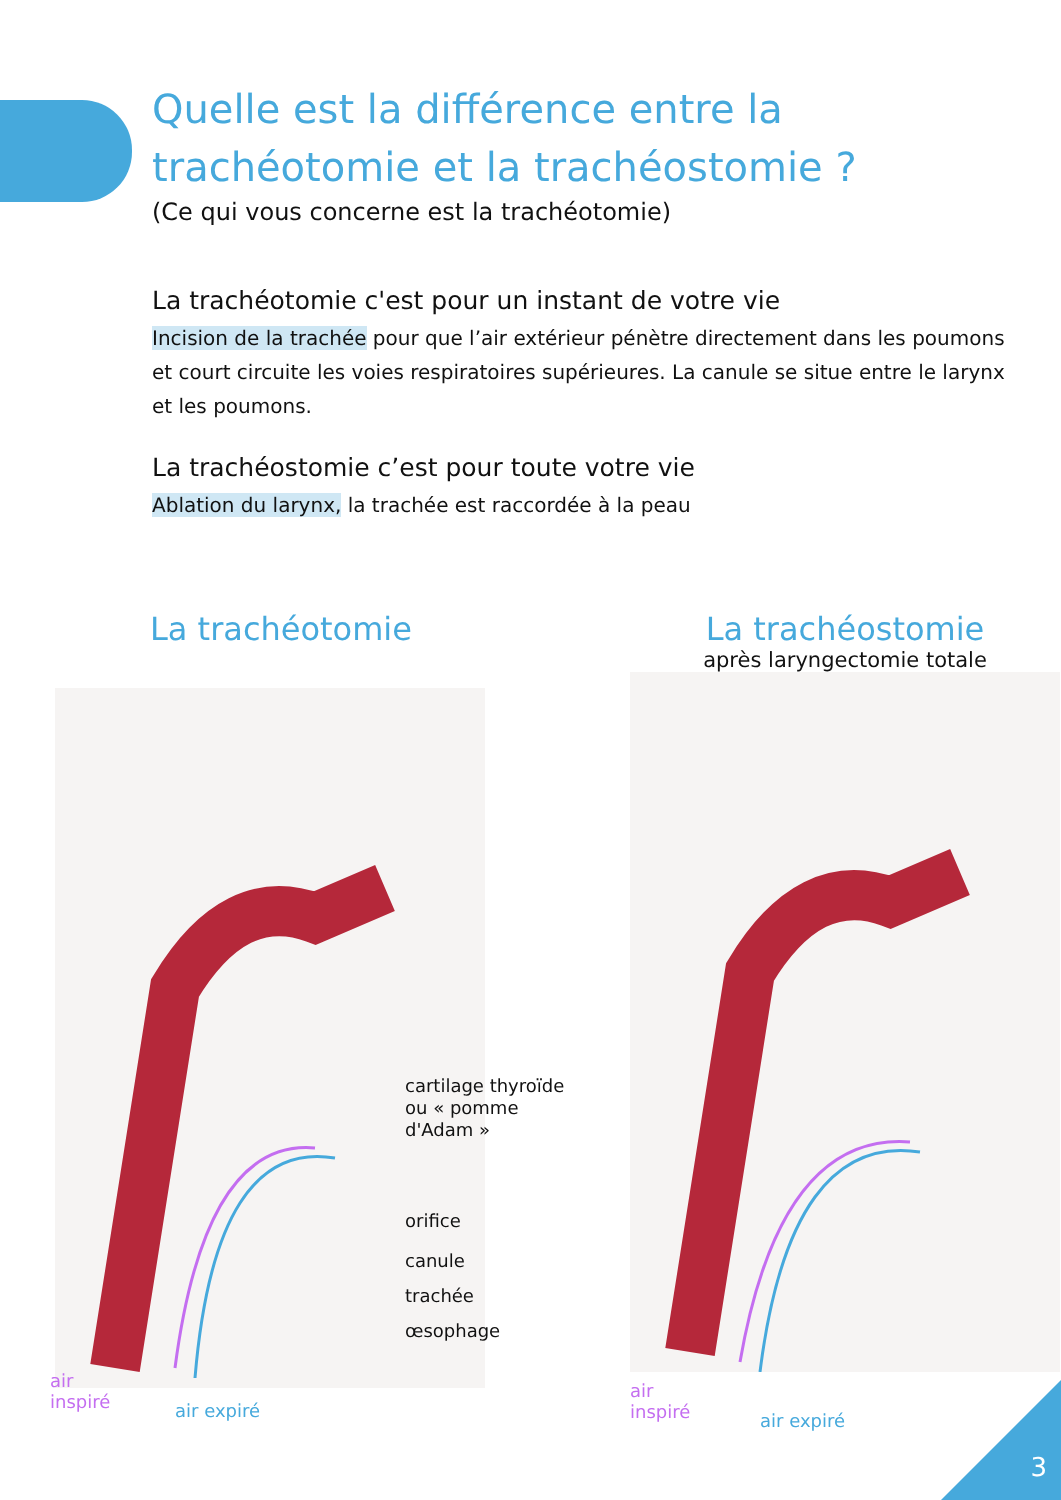Quelle est la différence entre la trachéotomie et la trachéostomie ?
(Ce qui vous concerne est la trachéotomie)
La trachéotomie c'est pour un instant de votre vie
Incision de la trachée pour que l’air extérieur pénètre directement dans les poumons et court circuite les voies respiratoires supérieures. La canule se situe entre le larynx et les poumons.
La trachéostomie c’est pour toute votre vie
Ablation du larynx, la trachée est raccordée à la peau
La trachéotomie
cartilage thyroïde
ou « pomme
d'Adam »
orifice
canule
trachée
œsophage
air
inspiré
air expiré
La trachéostomie
après laryngectomie totale
air
inspiré
air expiré
3